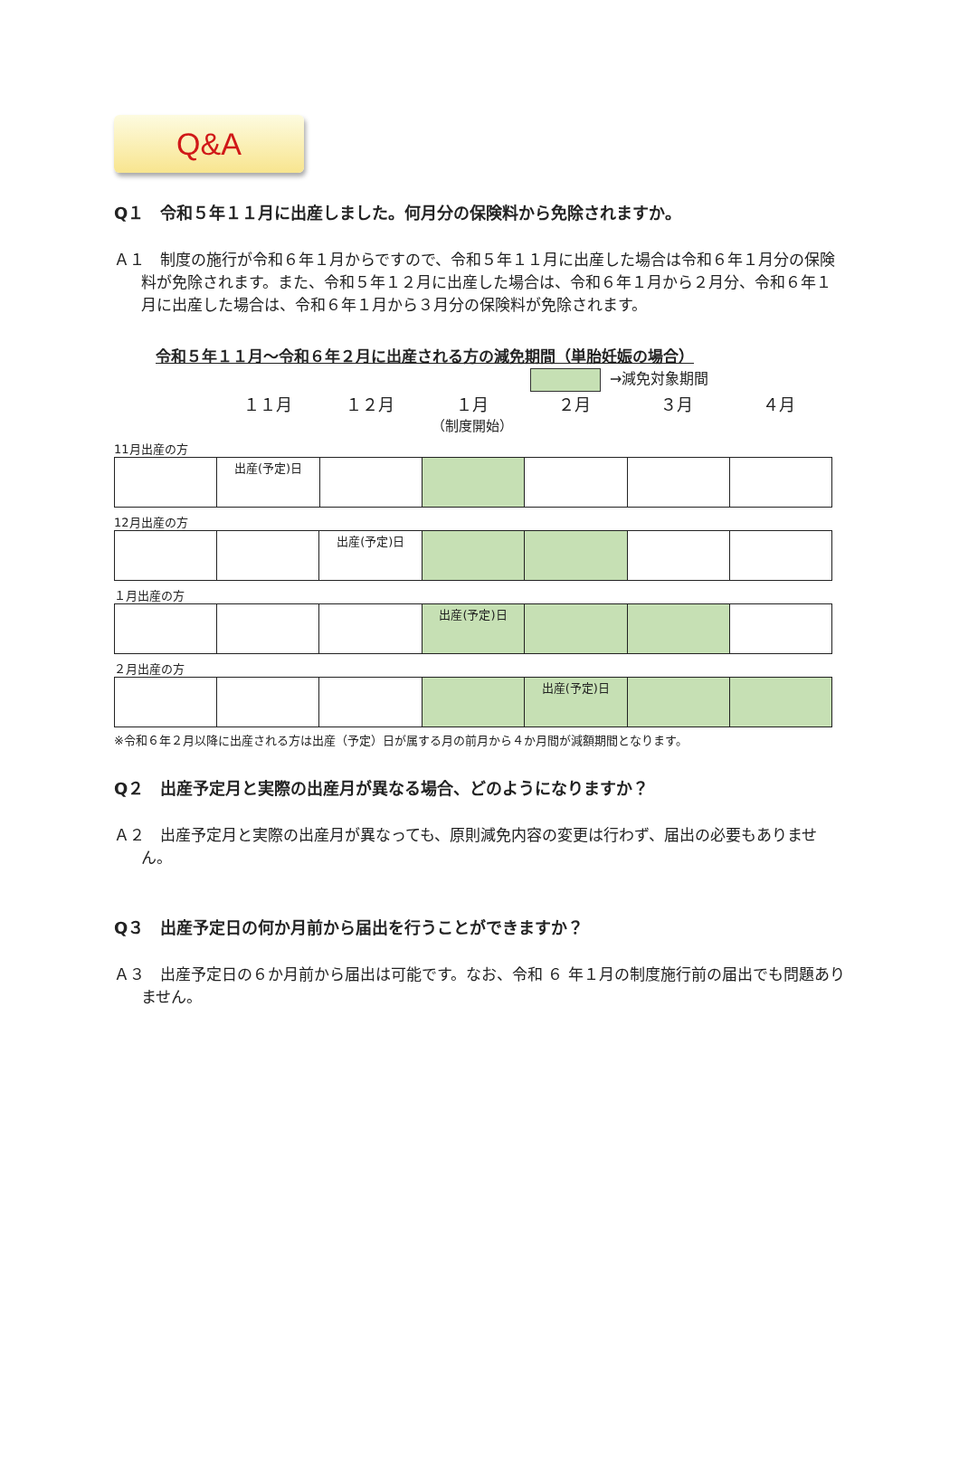Q&A
Q１　令和５年１１月に出産しました。何月分の保険料から免除されますか。
Ａ１　制度の施行が令和６年１月からですので、令和５年１１月に出産した場合は令和６年１月分の保険料が免除されます。また、令和５年１２月に出産した場合は、令和６年１月から２月分、令和６年１月に出産した場合は、令和６年１月から３月分の保険料が免除されます。
令和５年１１月～令和６年２月に出産される方の減免期間（単胎妊娠の場合）
→減免対象期間
１１月 １２月 １月
（制度開始）
２月 ３月 ４月
11月出産の方
| | 出産(予定)日 | | | | | |
12月出産の方
| | | 出産(予定)日 | | | | |
１月出産の方
| | | | 出産(予定)日 | | | |
２月出産の方
| | | | | 出産(予定)日 | | |
※令和６年２月以降に出産される方は出産（予定）日が属する月の前月から４か月間が減額期間となります。
Q２　出産予定月と実際の出産月が異なる場合、どのようになりますか？
Ａ２　出産予定月と実際の出産月が異なっても、原則減免内容の変更は行わず、届出の必要もありません。
Q３　出産予定日の何か月前から届出を行うことができますか？
Ａ３　出産予定日の６か月前から届出は可能です。なお、令和 ６ 年１月の制度施行前の届出でも問題ありません。